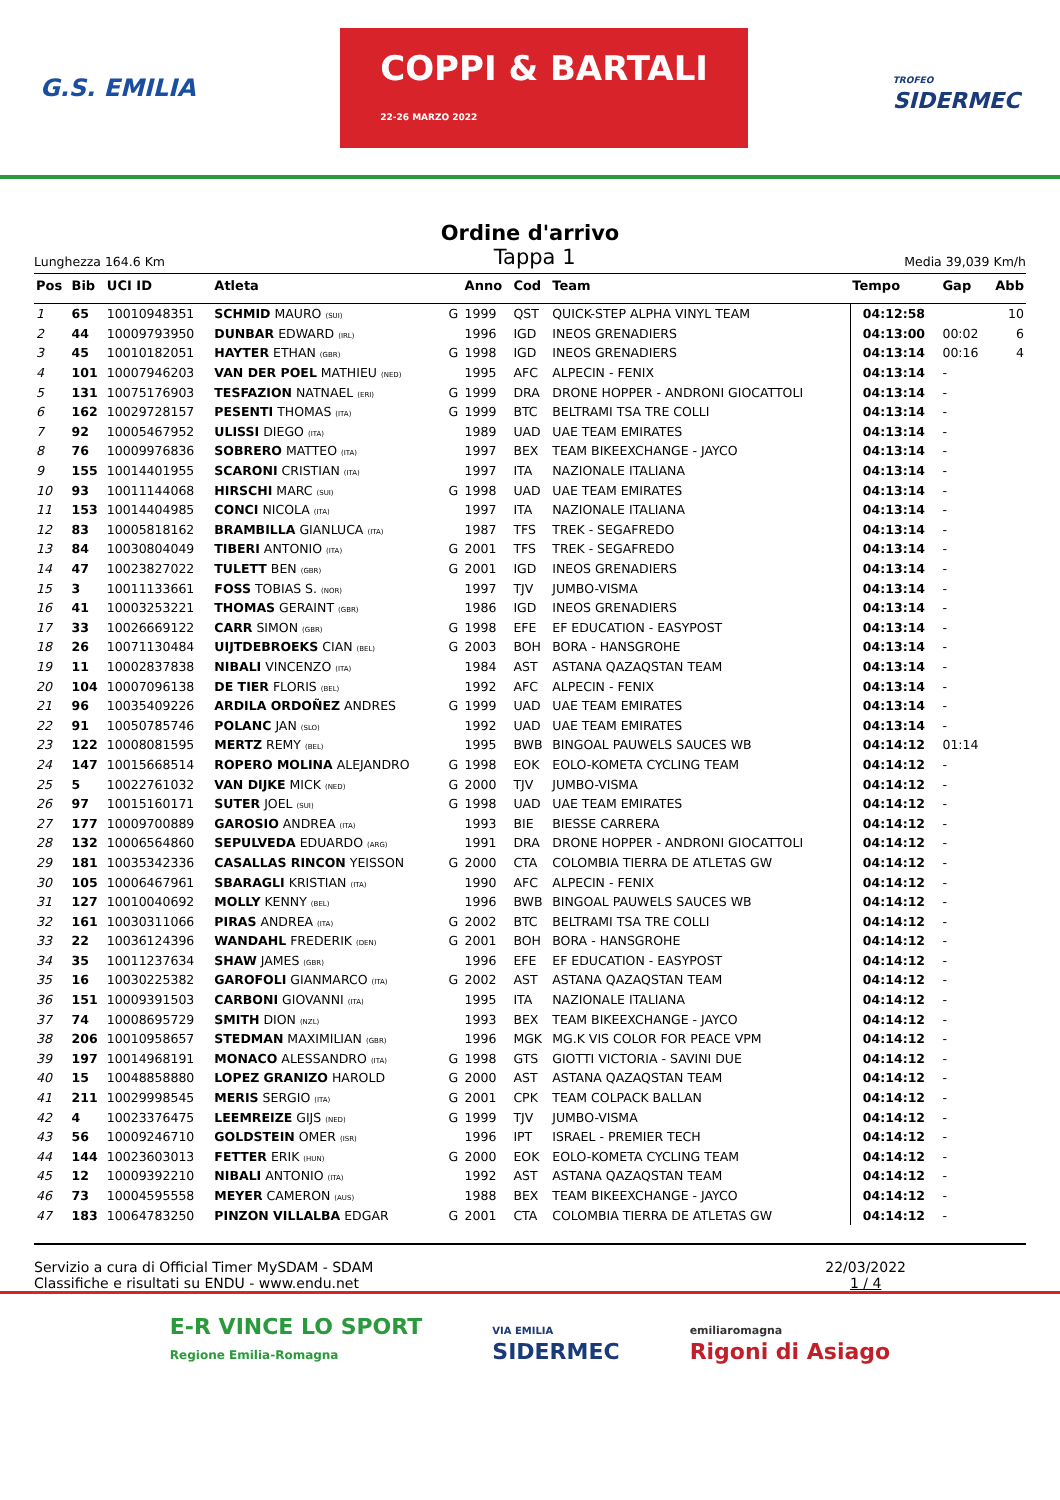G.S. EMILIA
COPPI & BARTALI
22-26 MARZO 2022
TROFEO
SIDERMEC
Ordine d'arrivo
Lunghezza 164.6 Km Tappa 1 Media 39,039 Km/h
| Pos | Bib | UCI ID | Atleta | | Anno | Cod | Team | Tempo | Gap | Abb |
| --- | --- | --- | --- | --- | --- | --- | --- | --- | --- | --- |
| 1 | 65 | 10010948351 | SCHMID MAURO (SUI) | G | 1999 | QST | QUICK-STEP ALPHA VINYL TEAM | 04:12:58 | | 10 |
| 2 | 44 | 10009793950 | DUNBAR EDWARD (IRL) | | 1996 | IGD | INEOS GRENADIERS | 04:13:00 | 00:02 | 6 |
| 3 | 45 | 10010182051 | HAYTER ETHAN (GBR) | G | 1998 | IGD | INEOS GRENADIERS | 04:13:14 | 00:16 | 4 |
| 4 | 101 | 10007946203 | VAN DER POEL MATHIEU (NED) | | 1995 | AFC | ALPECIN - FENIX | 04:13:14 | - | |
| 5 | 131 | 10075176903 | TESFAZION NATNAEL (ERI) | G | 1999 | DRA | DRONE HOPPER - ANDRONI GIOCATTOLI | 04:13:14 | - | |
| 6 | 162 | 10029728157 | PESENTI THOMAS (ITA) | G | 1999 | BTC | BELTRAMI TSA TRE COLLI | 04:13:14 | - | |
| 7 | 92 | 10005467952 | ULISSI DIEGO (ITA) | | 1989 | UAD | UAE TEAM EMIRATES | 04:13:14 | - | |
| 8 | 76 | 10009976836 | SOBRERO MATTEO (ITA) | | 1997 | BEX | TEAM BIKEEXCHANGE - JAYCO | 04:13:14 | - | |
| 9 | 155 | 10014401955 | SCARONI CRISTIAN (ITA) | | 1997 | ITA | NAZIONALE ITALIANA | 04:13:14 | - | |
| 10 | 93 | 10011144068 | HIRSCHI MARC (SUI) | G | 1998 | UAD | UAE TEAM EMIRATES | 04:13:14 | - | |
| 11 | 153 | 10014404985 | CONCI NICOLA (ITA) | | 1997 | ITA | NAZIONALE ITALIANA | 04:13:14 | - | |
| 12 | 83 | 10005818162 | BRAMBILLA GIANLUCA (ITA) | | 1987 | TFS | TREK - SEGAFREDO | 04:13:14 | - | |
| 13 | 84 | 10030804049 | TIBERI ANTONIO (ITA) | G | 2001 | TFS | TREK - SEGAFREDO | 04:13:14 | - | |
| 14 | 47 | 10023827022 | TULETT BEN (GBR) | G | 2001 | IGD | INEOS GRENADIERS | 04:13:14 | - | |
| 15 | 3 | 10011133661 | FOSS TOBIAS S. (NOR) | | 1997 | TJV | JUMBO-VISMA | 04:13:14 | - | |
| 16 | 41 | 10003253221 | THOMAS GERAINT (GBR) | | 1986 | IGD | INEOS GRENADIERS | 04:13:14 | - | |
| 17 | 33 | 10026669122 | CARR SIMON (GBR) | G | 1998 | EFE | EF EDUCATION - EASYPOST | 04:13:14 | - | |
| 18 | 26 | 10071130484 | UIJTDEBROEKS CIAN (BEL) | G | 2003 | BOH | BORA - HANSGROHE | 04:13:14 | - | |
| 19 | 11 | 10002837838 | NIBALI VINCENZO (ITA) | | 1984 | AST | ASTANA QAZAQSTAN TEAM | 04:13:14 | - | |
| 20 | 104 | 10007096138 | DE TIER FLORIS (BEL) | | 1992 | AFC | ALPECIN - FENIX | 04:13:14 | - | |
| 21 | 96 | 10035409226 | ARDILA ORDOÑEZ ANDRES | G | 1999 | UAD | UAE TEAM EMIRATES | 04:13:14 | - | |
| 22 | 91 | 10050785746 | POLANC JAN (SLO) | | 1992 | UAD | UAE TEAM EMIRATES | 04:13:14 | - | |
| 23 | 122 | 10008081595 | MERTZ REMY (BEL) | | 1995 | BWB | BINGOAL PAUWELS SAUCES WB | 04:14:12 | 01:14 | |
| 24 | 147 | 10015668514 | ROPERO MOLINA ALEJANDRO | G | 1998 | EOK | EOLO-KOMETA CYCLING TEAM | 04:14:12 | - | |
| 25 | 5 | 10022761032 | VAN DIJKE MICK (NED) | G | 2000 | TJV | JUMBO-VISMA | 04:14:12 | - | |
| 26 | 97 | 10015160171 | SUTER JOEL (SUI) | G | 1998 | UAD | UAE TEAM EMIRATES | 04:14:12 | - | |
| 27 | 177 | 10009700889 | GAROSIO ANDREA (ITA) | | 1993 | BIE | BIESSE CARRERA | 04:14:12 | - | |
| 28 | 132 | 10006564860 | SEPULVEDA EDUARDO (ARG) | | 1991 | DRA | DRONE HOPPER - ANDRONI GIOCATTOLI | 04:14:12 | - | |
| 29 | 181 | 10035342336 | CASALLAS RINCON YEISSON | G | 2000 | CTA | COLOMBIA TIERRA DE ATLETAS GW | 04:14:12 | - | |
| 30 | 105 | 10006467961 | SBARAGLI KRISTIAN (ITA) | | 1990 | AFC | ALPECIN - FENIX | 04:14:12 | - | |
| 31 | 127 | 10010040692 | MOLLY KENNY (BEL) | | 1996 | BWB | BINGOAL PAUWELS SAUCES WB | 04:14:12 | - | |
| 32 | 161 | 10030311066 | PIRAS ANDREA (ITA) | G | 2002 | BTC | BELTRAMI TSA TRE COLLI | 04:14:12 | - | |
| 33 | 22 | 10036124396 | WANDAHL FREDERIK (DEN) | G | 2001 | BOH | BORA - HANSGROHE | 04:14:12 | - | |
| 34 | 35 | 10011237634 | SHAW JAMES (GBR) | | 1996 | EFE | EF EDUCATION - EASYPOST | 04:14:12 | - | |
| 35 | 16 | 10030225382 | GAROFOLI GIANMARCO (ITA) | G | 2002 | AST | ASTANA QAZAQSTAN TEAM | 04:14:12 | - | |
| 36 | 151 | 10009391503 | CARBONI GIOVANNI (ITA) | | 1995 | ITA | NAZIONALE ITALIANA | 04:14:12 | - | |
| 37 | 74 | 10008695729 | SMITH DION (NZL) | | 1993 | BEX | TEAM BIKEEXCHANGE - JAYCO | 04:14:12 | - | |
| 38 | 206 | 10010958657 | STEDMAN MAXIMILIAN (GBR) | | 1996 | MGK | MG.K VIS COLOR FOR PEACE VPM | 04:14:12 | - | |
| 39 | 197 | 10014968191 | MONACO ALESSANDRO (ITA) | G | 1998 | GTS | GIOTTI VICTORIA - SAVINI DUE | 04:14:12 | - | |
| 40 | 15 | 10048858880 | LOPEZ GRANIZO HAROLD | G | 2000 | AST | ASTANA QAZAQSTAN TEAM | 04:14:12 | - | |
| 41 | 211 | 10029998545 | MERIS SERGIO (ITA) | G | 2001 | CPK | TEAM COLPACK BALLAN | 04:14:12 | - | |
| 42 | 4 | 10023376475 | LEEMREIZE GIJS (NED) | G | 1999 | TJV | JUMBO-VISMA | 04:14:12 | - | |
| 43 | 56 | 10009246710 | GOLDSTEIN OMER (ISR) | | 1996 | IPT | ISRAEL - PREMIER TECH | 04:14:12 | - | |
| 44 | 144 | 10023603013 | FETTER ERIK (HUN) | G | 2000 | EOK | EOLO-KOMETA CYCLING TEAM | 04:14:12 | - | |
| 45 | 12 | 10009392210 | NIBALI ANTONIO (ITA) | | 1992 | AST | ASTANA QAZAQSTAN TEAM | 04:14:12 | - | |
| 46 | 73 | 10004595558 | MEYER CAMERON (AUS) | | 1988 | BEX | TEAM BIKEEXCHANGE - JAYCO | 04:14:12 | - | |
| 47 | 183 | 10064783250 | PINZON VILLALBA EDGAR | G | 2001 | CTA | COLOMBIA TIERRA DE ATLETAS GW | 04:14:12 | - | |
Servizio a cura di Official Timer MySDAM - SDAM
Classifiche e risultati su ENDU - www.endu.net
22/03/2022
1 / 4
E-R VINCE LO SPORT
Regione Emilia-Romagna
VIA EMILIA
SIDERMEC
emiliaromagna
Rigoni di Asiago